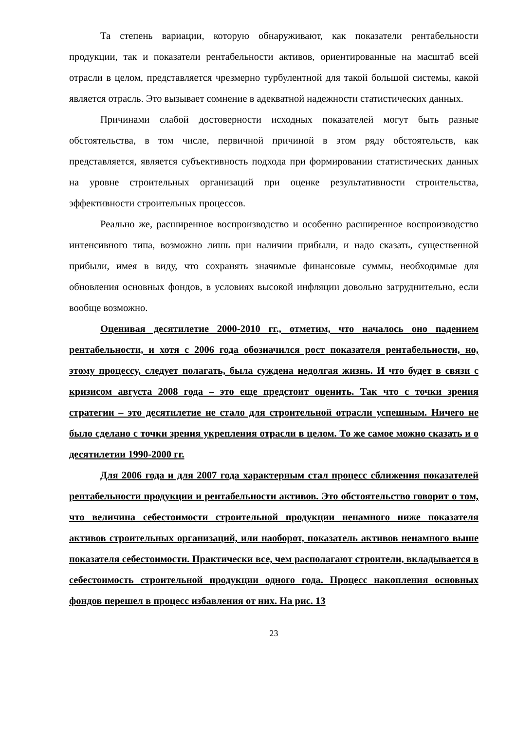Та степень вариации, которую обнаруживают, как показатели рентабельности продукции, так и показатели рентабельности активов, ориентированные на масштаб всей отрасли в целом, представляется чрезмерно турбулентной для такой большой системы, какой является отрасль. Это вызывает сомнение в адекватной надежности статистических данных.
Причинами слабой достоверности исходных показателей могут быть разные обстоятельства, в том числе, первичной причиной в этом ряду обстоятельств, как представляется, является субъективность подхода при формировании статистических данных на уровне строительных организаций при оценке результативности строительства, эффективности строительных процессов.
Реально же, расширенное воспроизводство и особенно расширенное воспроизводство интенсивного типа, возможно лишь при наличии прибыли, и надо сказать, существенной прибыли, имея в виду, что сохранять значимые финансовые суммы, необходимые для обновления основных фондов, в условиях высокой инфляции довольно затруднительно, если вообще возможно.
Оценивая десятилетие 2000-2010 гг., отметим, что началось оно падением рентабельности, и хотя с 2006 года обозначился рост показателя рентабельности, но, этому процессу, следует полагать, была суждена недолгая жизнь. И что будет в связи с кризисом августа 2008 года – это еще предстоит оценить. Так что с точки зрения стратегии – это десятилетие не стало для строительной отрасли успешным. Ничего не было сделано с точки зрения укрепления отрасли в целом. То же самое можно сказать и о десятилетии 1990-2000 гг.
Для 2006 года и для 2007 года характерным стал процесс сближения показателей рентабельности продукции и рентабельности активов. Это обстоятельство говорит о том, что величина себестоимости строительной продукции ненамного ниже показателя активов строительных организаций, или наоборот, показатель активов ненамного выше показателя себестоимости. Практически все, чем располагают строители, вкладывается в себестоимость строительной продукции одного года. Процесс накопления основных фондов перешел в процесс избавления от них. На рис. 13
23